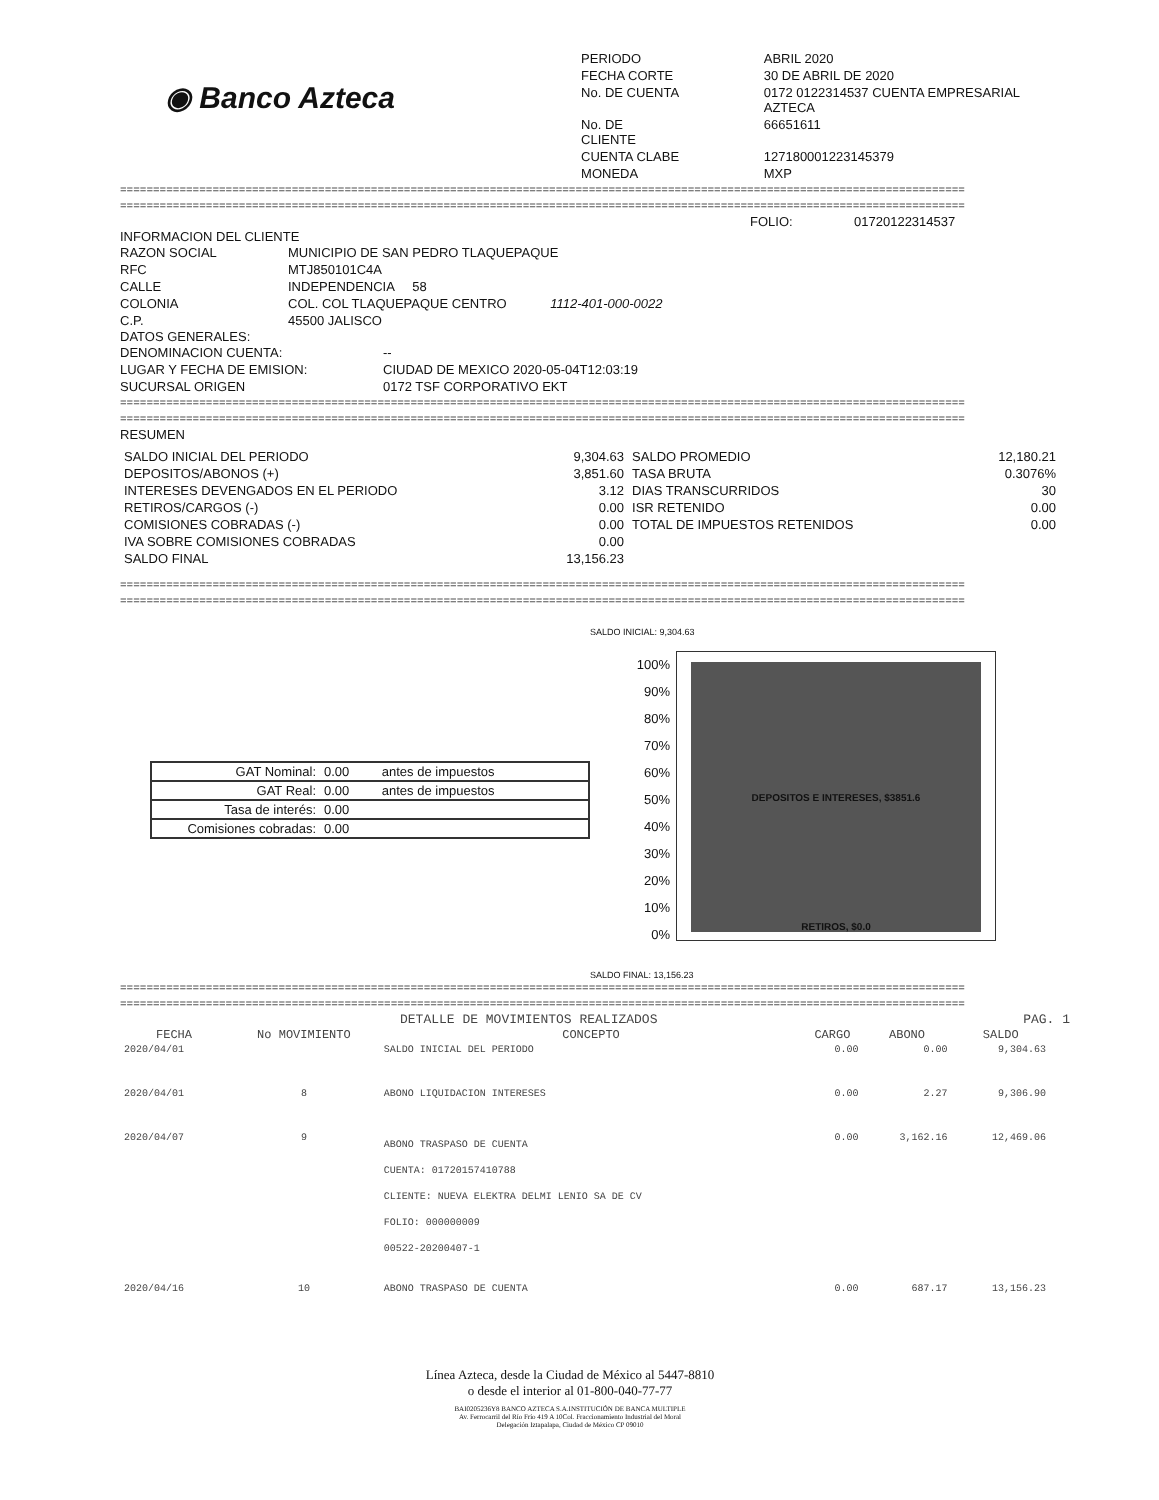◉ Banco Azteca
| PERIODO | ABRIL 2020 |
| FECHA CORTE | 30 DE ABRIL DE 2020 |
| No. DE CUENTA | 0172 0122314537 CUENTA EMPRESARIAL AZTECA |
| No. DE CLIENTE | 66651611 |
| CUENTA CLABE | 127180001223145379 |
| MONEDA | MXP |
================================================================================================================================
================================================================================================================================
FOLIO: 01720122314537
INFORMACION DEL CLIENTE
| RAZON SOCIAL | MUNICIPIO DE SAN PEDRO TLAQUEPAQUE |
| RFC | MTJ850101C4A |
| CALLE | INDEPENDENCIA 58 |
| COLONIA | COL. COL TLAQUEPAQUE CENTRO 1112-401-000-0022 |
| C.P. | 45500 JALISCO |
DATOS GENERALES:
| DENOMINACION CUENTA: | -- |
| LUGAR Y FECHA DE EMISION: | CIUDAD DE MEXICO 2020-05-04T12:03:19 |
| SUCURSAL ORIGEN | 0172 TSF CORPORATIVO EKT |
================================================================================================================================
================================================================================================================================
RESUMEN
| SALDO INICIAL DEL PERIODO | 9,304.63 | SALDO PROMEDIO | 12,180.21 |
| DEPOSITOS/ABONOS (+) | 3,851.60 | TASA BRUTA | 0.3076% |
| INTERESES DEVENGADOS EN EL PERIODO | 3.12 | DIAS TRANSCURRIDOS | 30 |
| RETIROS/CARGOS (-) | 0.00 | ISR RETENIDO | 0.00 |
| COMISIONES COBRADAS (-) | 0.00 | TOTAL DE IMPUESTOS RETENIDOS | 0.00 |
| IVA SOBRE COMISIONES COBRADAS | 0.00 | | |
| SALDO FINAL | 13,156.23 | | |
================================================================================================================================
================================================================================================================================
SALDO INICIAL: 9,304.63
| GAT Nominal: | 0.00 | antes de impuestos |
| GAT Real: | 0.00 | antes de impuestos |
| Tasa de interés: | 0.00 | |
| Comisiones cobradas: | 0.00 | |
100%
90%
80%
70%
60%
50%
40%
30%
20%
10%
0%
DEPOSITOS E INTERESES, $3851.6
RETIROS, $0.0
SALDO FINAL: 13,156.23
================================================================================================================================
================================================================================================================================
DETALLE DE MOVIMIENTOS REALIZADOS PAG. 1
| FECHA | No MOVIMIENTO | CONCEPTO | CARGO | ABONO | SALDO |
| --- | --- | --- | --- | --- | --- |
| 2020/04/01 | | SALDO INICIAL DEL PERIODO | 0.00 | 0.00 | 9,304.63 |
| 2020/04/01 | 8 | ABONO LIQUIDACION INTERESES | 0.00 | 2.27 | 9,306.90 |
| 2020/04/07 | 9 | ABONO TRASPASO DE CUENTA CUENTA: 01720157410788 CLIENTE: NUEVA ELEKTRA DELMI LENIO SA DE CV FOLIO: 000000009 00522-20200407-1 | 0.00 | 3,162.16 | 12,469.06 |
| 2020/04/16 | 10 | ABONO TRASPASO DE CUENTA | 0.00 | 687.17 | 13,156.23 |
Línea Azteca, desde la Ciudad de México al 5447-8810
o desde el interior al 01-800-040-77-77
BAI0205236Y8 BANCO AZTECA S.A.INSTITUCIÓN DE BANCA MULTIPLE
Av. Ferrocarril del Río Frío 419 A 10Col. Fraccionamiento Industrial del Moral
Delegación Iztapalapa, Ciudad de México CP 09010